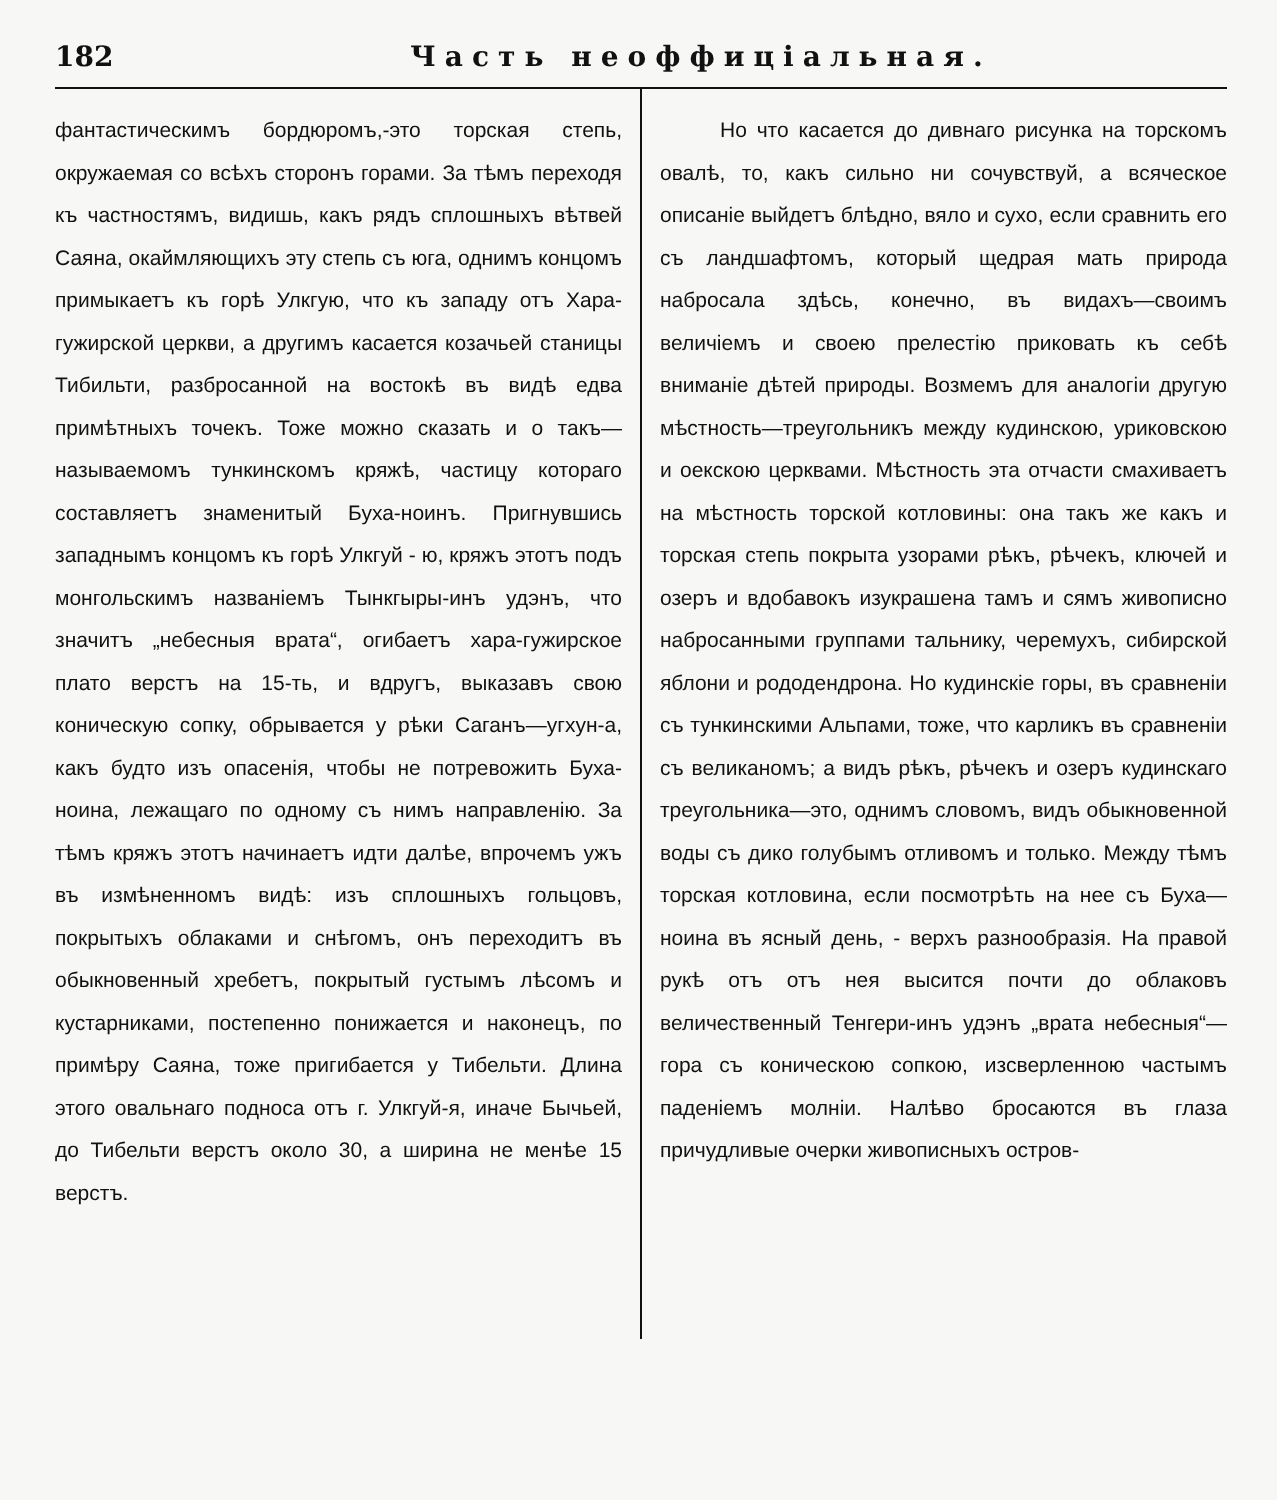182 Часть неоффиціальная.
фантастическимъ бордюромъ,-это торская степь, окружаемая со всѣхъ сторонъ горами. За тѣмъ переходя къ частностямъ, видишь, какъ рядъ сплошныхъ вѣтвей Саяна, окаймляющихъ эту степь съ юга, однимъ концомъ примыкаетъ къ горѣ Улкгую, что къ западу отъ Хара-гужирской церкви, а другимъ касается козачьей станицы Тибильти, разбросанной на востокѣ въ видѣ едва примѣтныхъ точекъ. Тоже можно сказать и о такъ—называемомъ тункинскомъ кряжѣ, частицу котораго составляетъ знаменитый Буха-ноинъ. Пригнувшись западнымъ концомъ къ горѣ Улкгуй - ю, кряжъ этотъ подъ монгольскимъ названіемъ Тынкгыры-инъ удэнъ, что значитъ „небесныя врата“, огибаетъ хара-гужирское плато верстъ на 15-ть, и вдругъ, выказавъ свою коническую сопку, обрывается у рѣки Саганъ—угхун-а, какъ будто изъ опасенія, чтобы не потревожить Буха-ноина, лежащаго по одному съ нимъ направленію. За тѣмъ кряжъ этотъ начинаетъ идти далѣе, впрочемъ ужъ въ измѣненномъ видѣ: изъ сплошныхъ гольцовъ, покрытыхъ облаками и снѣгомъ, онъ переходитъ въ обыкновенный хребетъ, покрытый густымъ лѣсомъ и кустарниками, постепенно понижается и наконецъ, по примѣру Саяна, тоже пригибается у Тибельти. Длина этого овальнаго подноса отъ г. Улкгуй-я, иначе Бычьей, до Тибельти верстъ около 30, а ширина не менѣе 15 верстъ.
Но что касается до дивнаго рисунка на торскомъ овалѣ, то, какъ сильно ни сочувствуй, а всяческое описаніе выйдетъ блѣдно, вяло и сухо, если сравнить его съ ландшафтомъ, который щедрая мать природа набросала здѣсь, конечно, въ видахъ—своимъ величіемъ и своею прелестію приковать къ себѣ вниманіе дѣтей природы. Возмемъ для аналогіи другую мѣстность—треугольникъ между кудинскою, уриковскою и оекскою церквами. Мѣстность эта отчасти смахиваетъ на мѣстность торской котловины: она такъ же какъ и торская степь покрыта узорами рѣкъ, рѣчекъ, ключей и озеръ и вдобавокъ изукрашена тамъ и сямъ живописно набросанными группами тальнику, черемухъ, сибирской яблони и рододендрона. Но кудинскіе горы, въ сравненіи съ тункинскими Альпами, тоже, что карликъ въ сравненіи съ великаномъ; а видъ рѣкъ, рѣчекъ и озеръ кудинскаго треугольника—это, однимъ словомъ, видъ обыкновенной воды съ дико голубымъ отливомъ и только. Между тѣмъ торская котловина, если посмотрѣть на нее съ Буха—ноина въ ясный день, - верхъ разнообразія. На правой рукѣ отъ отъ нея высится почти до облаковъ величественный Тенгери-инъ удэнъ „врата небесныя“—гора съ коническою сопкою, изсверленною частымъ паденіемъ молніи. Налѣво бросаются въ глаза причудливые очерки живописныхъ остров-